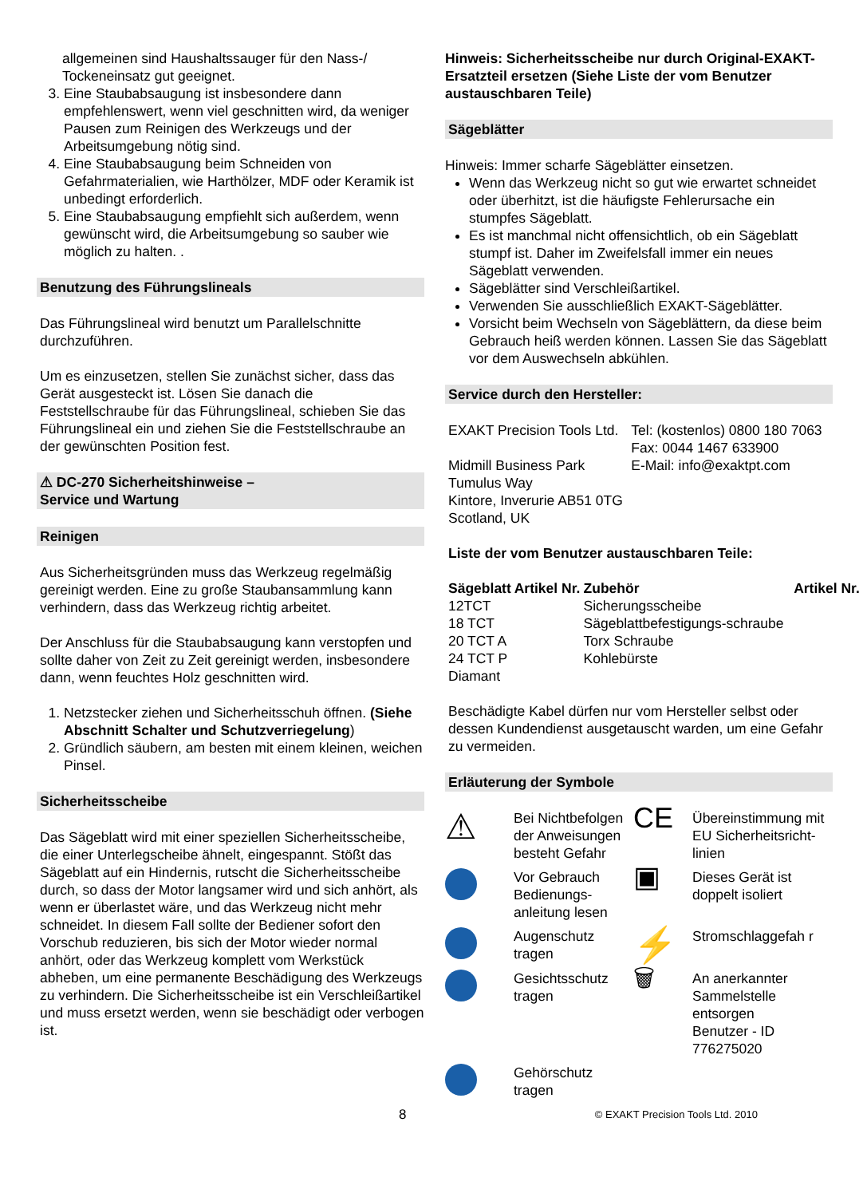allgemeinen sind Haushaltssauger für den Nass-/ Tockeneinsatz gut geeignet.
3. Eine Staubabsaugung ist insbesondere dann empfehlenswert, wenn viel geschnitten wird, da weniger Pausen zum Reinigen des Werkzeugs und der Arbeitsumgebung nötig sind.
4. Eine Staubabsaugung beim Schneiden von Gefahrmaterialien, wie Harthölzer, MDF oder Keramik ist unbedingt erforderlich.
5. Eine Staubabsaugung empfiehlt sich außerdem, wenn gewünscht wird, die Arbeitsumgebung so sauber wie möglich zu halten. .
Benutzung des Führungslineals
Das Führungslineal wird benutzt um Parallelschnitte durchzuführen.
Um es einzusetzen, stellen Sie zunächst sicher, dass das Gerät ausgesteckt ist. Lösen Sie danach die Feststellschraube für das Führungslineal, schieben Sie das Führungslineal ein und ziehen Sie die Feststellschraube an der gewünschten Position fest.
⚠ DC-270 Sicherheitshinweise –
Service und Wartung
Reinigen
Aus Sicherheitsgründen muss das Werkzeug regelmäßig gereinigt werden. Eine zu große Staubansammlung kann verhindern, dass das Werkzeug richtig arbeitet.
Der Anschluss für die Staubabsaugung kann verstopfen und sollte daher von Zeit zu Zeit gereinigt werden, insbesondere dann, wenn feuchtes Holz geschnitten wird.
1. Netzstecker ziehen und Sicherheitsschuh öffnen. (Siehe Abschnitt Schalter und Schutzverriegelung)
2. Gründlich säubern, am besten mit einem kleinen, weichen Pinsel.
Sicherheitsscheibe
Das Sägeblatt wird mit einer speziellen Sicherheitsscheibe, die einer Unterlegscheibe ähnelt, eingespannt. Stößt das Sägeblatt auf ein Hindernis, rutscht die Sicherheitsscheibe durch, so dass der Motor langsamer wird und sich anhört, als wenn er überlastet wäre, und das Werkzeug nicht mehr schneidet. In diesem Fall sollte der Bediener sofort den Vorschub reduzieren, bis sich der Motor wieder normal anhört, oder das Werkzeug komplett vom Werkstück abheben, um eine permanente Beschädigung des Werkzeugs zu verhindern. Die Sicherheitsscheibe ist ein Verschleißartikel und muss ersetzt werden, wenn sie beschädigt oder verbogen ist.
Hinweis: Sicherheitsscheibe nur durch Original-EXAKT-Ersatzteil ersetzen (Siehe Liste der vom Benutzer austauschbaren Teile)
Sägeblätter
Hinweis: Immer scharfe Sägeblätter einsetzen.
Wenn das Werkzeug nicht so gut wie erwartet schneidet oder überhitzt, ist die häufigste Fehlerursache ein stumpfes Sägeblatt.
Es ist manchmal nicht offensichtlich, ob ein Sägeblatt stumpf ist. Daher im Zweifelsfall immer ein neues Sägeblatt verwenden.
Sägeblätter sind Verschleißartikel.
Verwenden Sie ausschließlich EXAKT-Sägeblätter.
Vorsicht beim Wechseln von Sägeblättern, da diese beim Gebrauch heiß werden können. Lassen Sie das Sägeblatt vor dem Auswechseln abkühlen.
Service durch den Hersteller:
| EXAKT Precision Tools Ltd. Midmill Business Park Tumulus Way Kintore, Inverurie AB51 0TG Scotland, UK | Tel: (kostenlos) 0800 180 7063 Fax: 0044 1467 633900 E-Mail: info@exaktpt.com |
Liste der vom Benutzer austauschbaren Teile:
| Sägeblatt | Artikel Nr. | Zubehör | Artikel Nr. |
| --- | --- | --- | --- |
| 12TCT | | Sicherungsscheibe | |
| 18 TCT | | Sägeblattbefestigungs-schraube | |
| 20 TCT A | | Torx Schraube | |
| 24 TCT P | | Kohlebürste | |
| Diamant | | | |
Beschädigte Kabel dürfen nur vom Hersteller selbst oder dessen Kundendienst ausgetauscht warden, um eine Gefahr zu vermeiden.
Erläuterung der Symbole
| ⚠ | Bei Nichtbefolgen der Anweisungen besteht Gefahr | CE | Übereinstimmung mit EU Sicherheitsricht-linien |
| | Vor Gebrauch Bedienungs-anleitung lesen | ▣ | Dieses Gerät ist doppelt isoliert |
| | Augenschutz tragen | ⚡ | Stromschlaggefah r |
| | Gesichtsschutz tragen | 🗑 | An anerkannter Sammelstelle entsorgen Benutzer - ID 776275020 |
| | Gehörschutz tragen | | |
8 © EXAKT Precision Tools Ltd. 2010